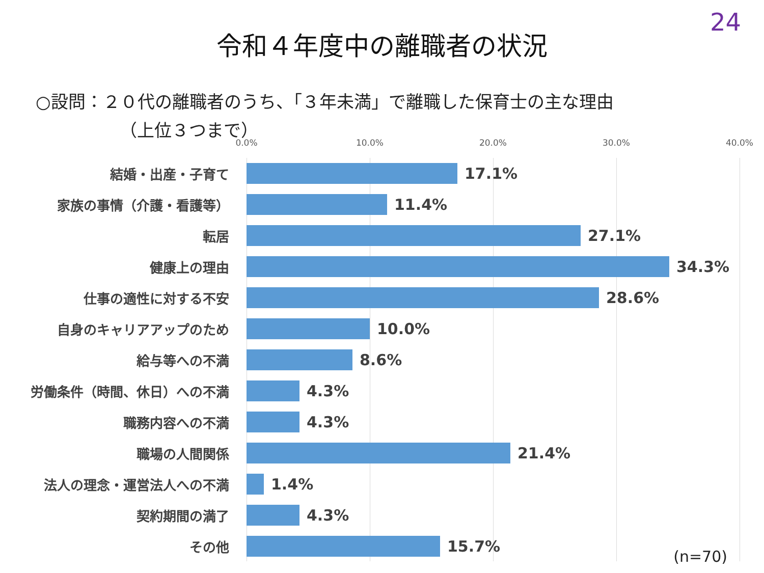24
令和４年度中の離職者の状況
○設問：２０代の離職者のうち、「３年未満」で離職した保育士の主な理由
（上位３つまで）
0.0% 10.0% 20.0% 30.0% 40.0%
結婚・出産・子育て
17.1%
家族の事情（介護・看護等）
11.4%
転居
27.1%
健康上の理由
34.3%
仕事の適性に対する不安
28.6%
自身のキャリアアップのため
10.0%
給与等への不満
8.6%
労働条件（時間、休日）への不満
4.3%
職務内容への不満
4.3%
職場の人間関係
21.4%
法人の理念・運営法人への不満
1.4%
契約期間の満了
4.3%
その他
15.7%
(n=70)